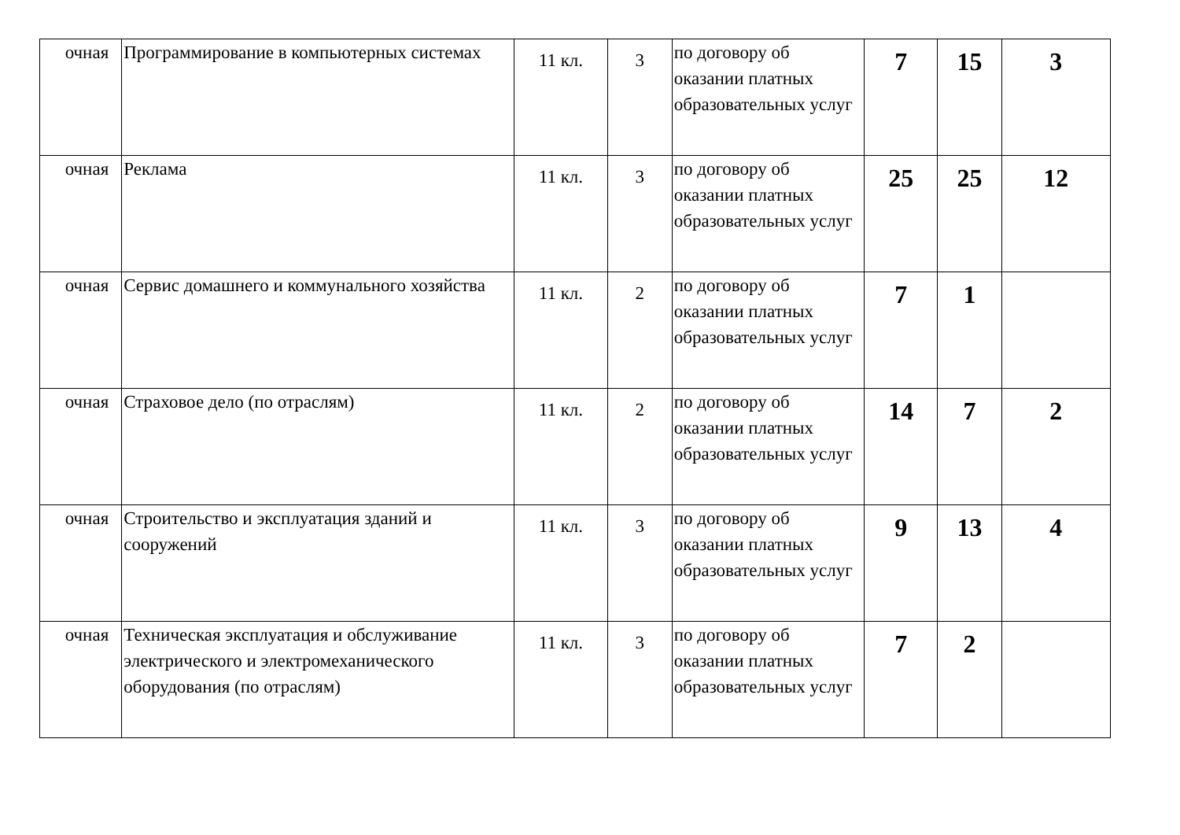| очная | Программирование в компьютерных системах | 11 кл. | 3 | по договору об оказании платных образовательных услуг | 7 | 15 | 3 |
| очная | Реклама | 11 кл. | 3 | по договору об оказании платных образовательных услуг | 25 | 25 | 12 |
| очная | Сервис домашнего и коммунального хозяйства | 11 кл. | 2 | по договору об оказании платных образовательных услуг | 7 | 1 | |
| очная | Страховое дело (по отраслям) | 11 кл. | 2 | по договору об оказании платных образовательных услуг | 14 | 7 | 2 |
| очная | Строительство и эксплуатация зданий и сооружений | 11 кл. | 3 | по договору об оказании платных образовательных услуг | 9 | 13 | 4 |
| очная | Техническая эксплуатация и обслуживание электрического и электромеханического оборудования (по отраслям) | 11 кл. | 3 | по договору об оказании платных образовательных услуг | 7 | 2 | |